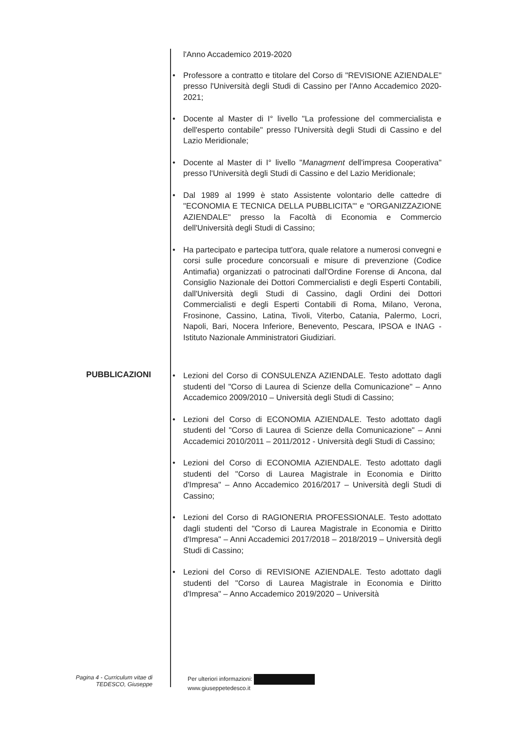l'Anno Accademico 2019-2020
• Professore a contratto e titolare del Corso di "REVISIONE AZIENDALE" presso l'Università degli Studi di Cassino per l'Anno Accademico 2020-2021;
• Docente al Master di I° livello "La professione del commercialista e dell'esperto contabile" presso l'Università degli Studi di Cassino e del Lazio Meridionale;
• Docente al Master di I° livello "Managment dell'impresa Cooperativa" presso l'Università degli Studi di Cassino e del Lazio Meridionale;
• Dal 1989 al 1999 è stato Assistente volontario delle cattedre di "ECONOMIA E TECNICA DELLA PUBBLICITA'" e "ORGANIZZAZIONE AZIENDALE" presso la Facoltà di Economia e Commercio dell'Università degli Studi di Cassino;
• Ha partecipato e partecipa tutt'ora, quale relatore a numerosi convegni e corsi sulle procedure concorsuali e misure di prevenzione (Codice Antimafia) organizzati o patrocinati dall'Ordine Forense di Ancona, dal Consiglio Nazionale dei Dottori Commercialisti e degli Esperti Contabili, dall'Università degli Studi di Cassino, dagli Ordini dei Dottori Commercialisti e degli Esperti Contabili di Roma, Milano, Verona, Frosinone, Cassino, Latina, Tivoli, Viterbo, Catania, Palermo, Locri, Napoli, Bari, Nocera Inferiore, Benevento, Pescara, IPSOA e INAG - Istituto Nazionale Amministratori Giudiziari.
PUBBLICAZIONI
• Lezioni del Corso di CONSULENZA AZIENDALE. Testo adottato dagli studenti del "Corso di Laurea di Scienze della Comunicazione" – Anno Accademico 2009/2010 – Università degli Studi di Cassino;
• Lezioni del Corso di ECONOMIA AZIENDALE. Testo adottato dagli studenti del "Corso di Laurea di Scienze della Comunicazione" – Anni Accademici 2010/2011 – 2011/2012 - Università degli Studi di Cassino;
• Lezioni del Corso di ECONOMIA AZIENDALE. Testo adottato dagli studenti del "Corso di Laurea Magistrale in Economia e Diritto d'Impresa" – Anno Accademico 2016/2017 – Università degli Studi di Cassino;
• Lezioni del Corso di RAGIONERIA PROFESSIONALE. Testo adottato dagli studenti del "Corso di Laurea Magistrale in Economia e Diritto d'Impresa" – Anni Accademici 2017/2018 – 2018/2019 – Università degli Studi di Cassino;
• Lezioni del Corso di REVISIONE AZIENDALE. Testo adottato dagli studenti del "Corso di Laurea Magistrale in Economia e Diritto d'Impresa" – Anno Accademico 2019/2020 – Università
Pagina 4 - Curriculum vitae di
TEDESCO, Giuseppe
Per ulteriori informazioni:
www.giuseppetedesco.it